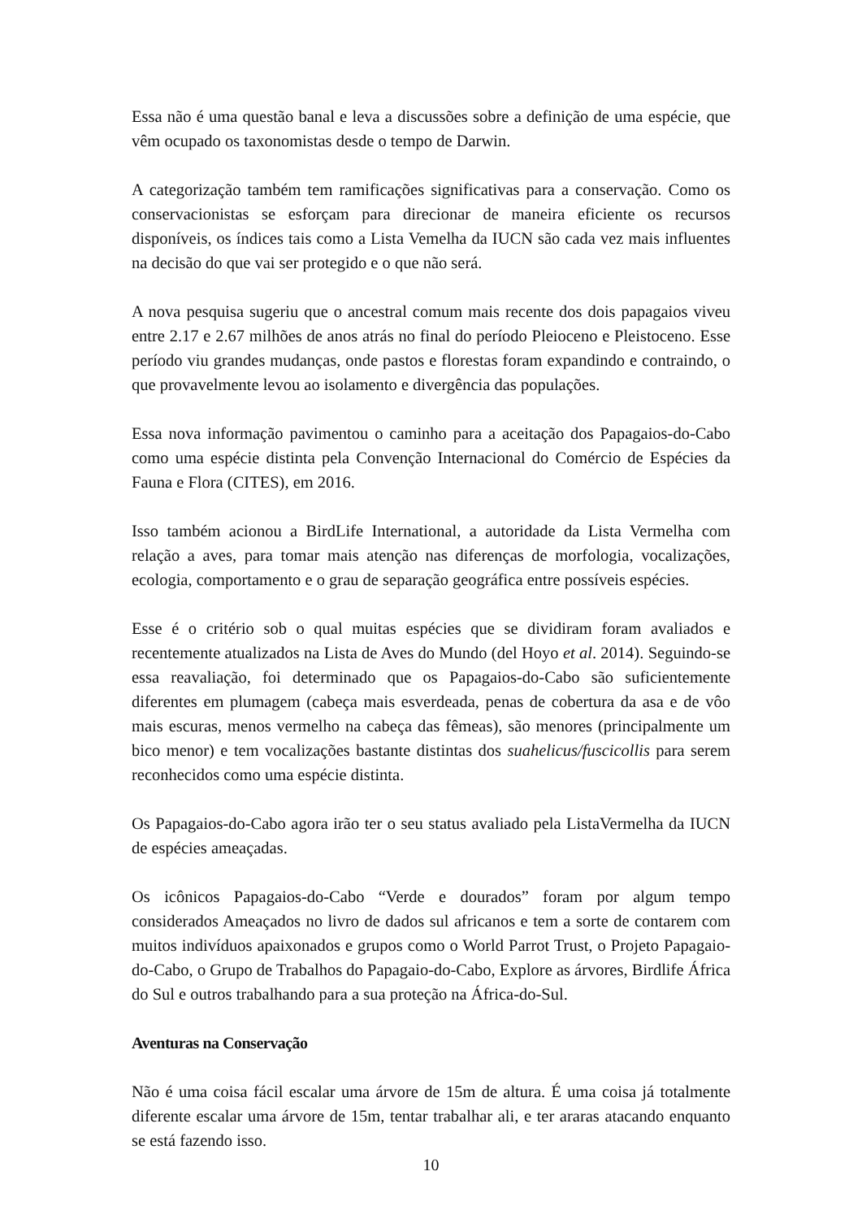Essa não é uma questão banal e leva a discussões sobre a definição de uma espécie, que vêm ocupado os taxonomistas desde o tempo de Darwin.
A categorização também tem ramificações significativas para a conservação. Como os conservacionistas se esforçam para direcionar de maneira eficiente os recursos disponíveis, os índices tais como a Lista Vemelha da IUCN são cada vez mais influentes na decisão do que vai ser protegido e o que não será.
A nova pesquisa sugeriu que o ancestral comum mais recente dos dois papagaios viveu entre 2.17 e 2.67 milhões de anos atrás no final do período Pleioceno e Pleistoceno. Esse período viu grandes mudanças, onde pastos e florestas foram expandindo e contraindo, o que provavelmente levou ao isolamento e divergência das populações.
Essa nova informação pavimentou o caminho para a aceitação dos Papagaios-do-Cabo como uma espécie distinta pela Convenção Internacional do Comércio de Espécies da Fauna e Flora (CITES), em 2016.
Isso também acionou a BirdLife International, a autoridade da Lista Vermelha com relação a aves, para tomar mais atenção nas diferenças de morfologia, vocalizações, ecologia, comportamento e o grau de separação geográfica entre possíveis espécies.
Esse é o critério sob o qual muitas espécies que se dividiram foram avaliados e recentemente atualizados na Lista de Aves do Mundo (del Hoyo et al. 2014). Seguindo-se essa reavaliação, foi determinado que os Papagaios-do-Cabo são suficientemente diferentes em plumagem (cabeça mais esverdeada, penas de cobertura da asa e de vôo mais escuras, menos vermelho na cabeça das fêmeas), são menores (principalmente um bico menor) e tem vocalizações bastante distintas dos suahelicus/fuscicollis para serem reconhecidos como uma espécie distinta.
Os Papagaios-do-Cabo agora irão ter o seu status avaliado pela ListaVermelha da IUCN de espécies ameaçadas.
Os icônicos Papagaios-do-Cabo “Verde e dourados” foram por algum tempo considerados Ameaçados no livro de dados sul africanos e tem a sorte de contarem com muitos indivíduos apaixonados e grupos como o World Parrot Trust, o Projeto Papagaio-do-Cabo, o Grupo de Trabalhos do Papagaio-do-Cabo, Explore as árvores, Birdlife África do Sul e outros trabalhando para a sua proteção na África-do-Sul.
Aventuras na Conservação
Não é uma coisa fácil escalar uma árvore de 15m de altura. É uma coisa já totalmente diferente escalar uma árvore de 15m, tentar trabalhar ali, e ter araras atacando enquanto se está fazendo isso.
10